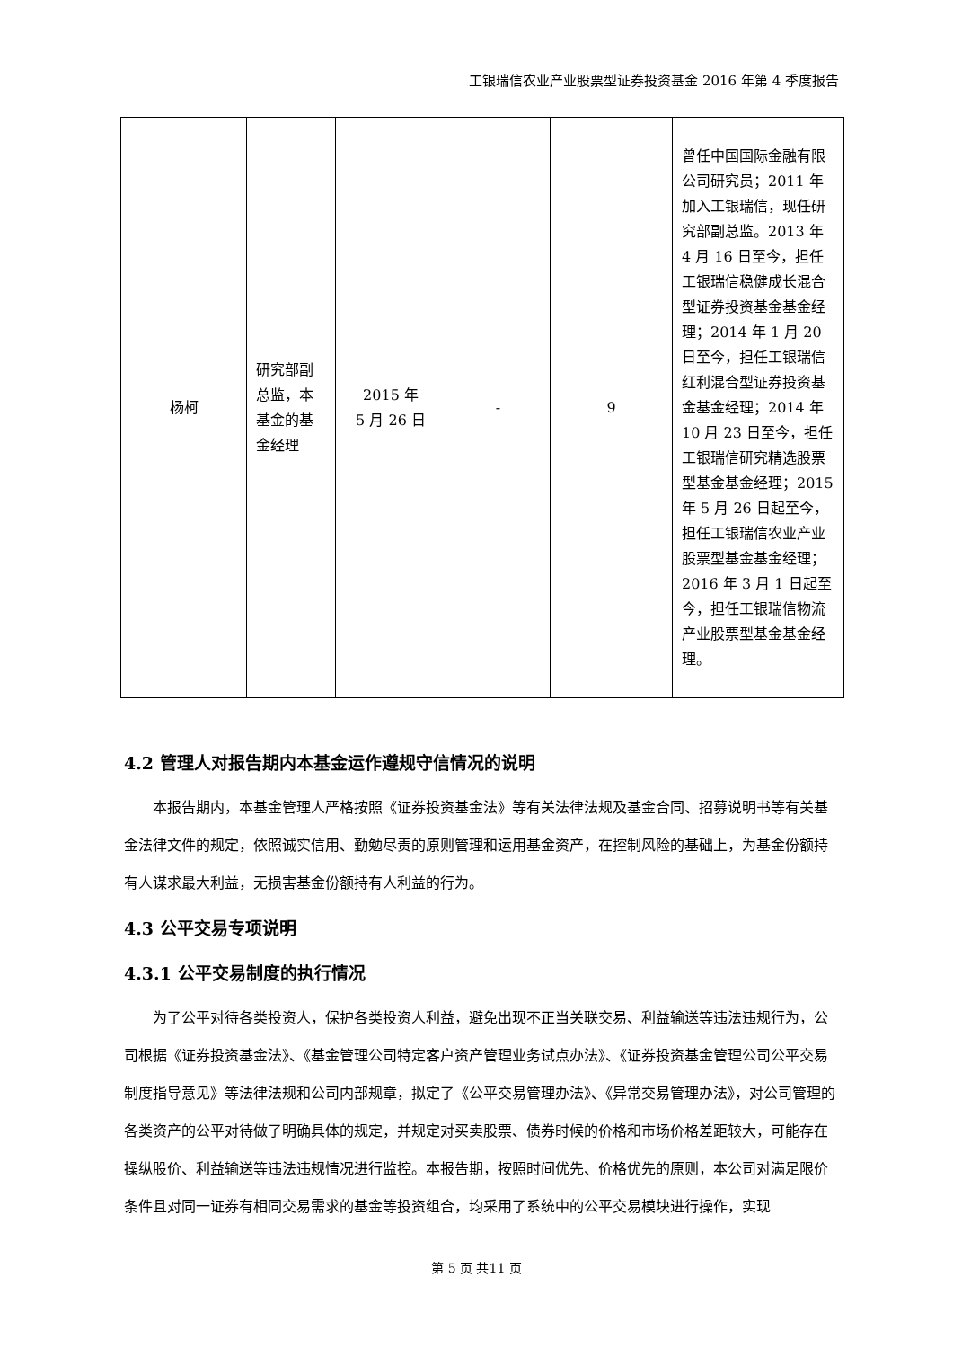工银瑞信农业产业股票型证券投资基金 2016 年第 4 季度报告
| 杨柯 | 研究部副总监，本基金的基金经理 | 2015 年 5 月 26 日 | - | 9 | 曾任中国国际金融有限公司研究员；2011 年加入工银瑞信，现任研究部副总监。2013 年 4 月 16 日至今，担任工银瑞信稳健成长混合型证券投资基金基金经理；2014 年 1 月 20 日至今，担任工银瑞信红利混合型证券投资基金基金经理；2014 年 10 月 23 日至今，担任工银瑞信研究精选股票型基金基金经理；2015 年 5 月 26 日起至今，担任工银瑞信农业产业股票型基金基金经理；2016 年 3 月 1 日起至今，担任工银瑞信物流产业股票型基金基金经理。 |
4.2 管理人对报告期内本基金运作遵规守信情况的说明
本报告期内，本基金管理人严格按照《证券投资基金法》等有关法律法规及基金合同、招募说明书等有关基金法律文件的规定，依照诚实信用、勤勉尽责的原则管理和运用基金资产，在控制风险的基础上，为基金份额持有人谋求最大利益，无损害基金份额持有人利益的行为。
4.3 公平交易专项说明
4.3.1 公平交易制度的执行情况
为了公平对待各类投资人，保护各类投资人利益，避免出现不正当关联交易、利益输送等违法违规行为，公司根据《证券投资基金法》、《基金管理公司特定客户资产管理业务试点办法》、《证券投资基金管理公司公平交易制度指导意见》等法律法规和公司内部规章，拟定了《公平交易管理办法》、《异常交易管理办法》，对公司管理的各类资产的公平对待做了明确具体的规定，并规定对买卖股票、债券时候的价格和市场价格差距较大，可能存在操纵股价、利益输送等违法违规情况进行监控。本报告期，按照时间优先、价格优先的原则，本公司对满足限价条件且对同一证券有相同交易需求的基金等投资组合，均采用了系统中的公平交易模块进行操作，实现
第 5 页 共11 页